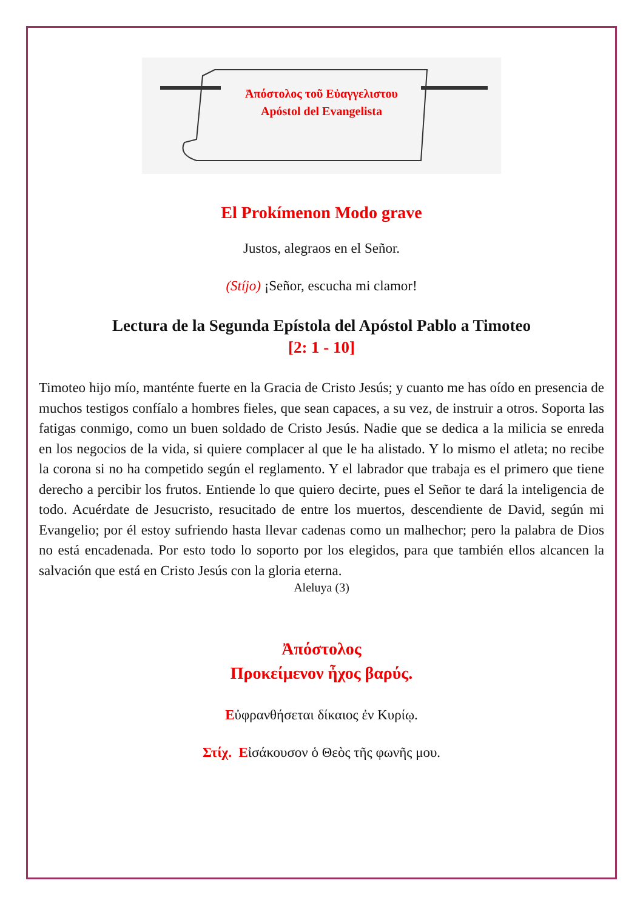Ἀπόστολος τοῦ Εὐαγγελιστου
Apóstol del Evangelista
El Prokímenon Modo grave
Justos, alegraos en el Señor.
(Stíjo) ¡Señor, escucha mi clamor!
Lectura de la Segunda Epístola del Apóstol Pablo a Timoteo
[2: 1 - 10]
Timoteo hijo mío, manténte fuerte en la Gracia de Cristo Jesús; y cuanto me has oído en presencia de muchos testigos confíalo a hombres fieles, que sean capaces, a su vez, de instruir a otros. Soporta las fatigas conmigo, como un buen soldado de Cristo Jesús. Nadie que se dedica a la milicia se enreda en los negocios de la vida, si quiere complacer al que le ha alistado. Y lo mismo el atleta; no recibe la corona si no ha competido según el reglamento. Y el labrador que trabaja es el primero que tiene derecho a percibir los frutos. Entiende lo que quiero decirte, pues el Señor te dará la inteligencia de todo. Acuérdate de Jesucristo, resucitado de entre los muertos, descendiente de David, según mi Evangelio; por él estoy sufriendo hasta llevar cadenas como un malhechor; pero la palabra de Dios no está encadenada. Por esto todo lo soporto por los elegidos, para que también ellos alcancen la salvación que está en Cristo Jesús con la gloria eterna.
Aleluya (3)
Ἀπόστολος
Προκείμενον ἦχος βαρύς.
Εὐφρανθήσεται δίκαιος ἐν Κυρίῳ.
Στίχ. Εἰσάκουσον ὁ Θεὸς τῆς φωνῆς μου.